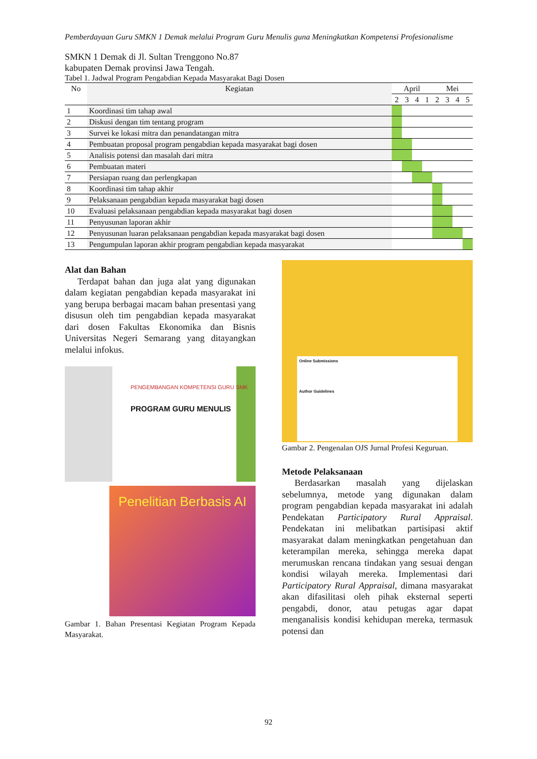Pemberdayaan Guru SMKN 1 Demak melalui Program Guru Menulis guna Meningkatkan Kompetensi Profesionalisme
SMKN 1 Demak di Jl. Sultan Trenggono No.87
kabupaten Demak provinsi Jawa Tengah.
Tabel 1. Jadwal Program Pengabdian Kepada Masyarakat Bagi Dosen
| No | Kegiatan | April | | | | Mei | | | |
| --- | --- | --- | --- | --- | --- | --- | --- | --- | --- |
| | | 2 | 3 | 4 | 1 | 2 | 3 | 4 | 5 |
| 1 | Koordinasi tim tahap awal | | | | | | | | |
| 2 | Diskusi dengan tim tentang program | | | | | | | | |
| 3 | Survei ke lokasi mitra dan penandatangan mitra | | | | | | | | |
| 4 | Pembuatan proposal program pengabdian kepada masyarakat bagi dosen | | | | | | | | |
| 5 | Analisis potensi dan masalah dari mitra | | | | | | | | |
| 6 | Pembuatan materi | | | | | | | | |
| 7 | Persiapan ruang dan perlengkapan | | | | | | | | |
| 8 | Koordinasi tim tahap akhir | | | | | | | | |
| 9 | Pelaksanaan pengabdian kepada masyarakat bagi dosen | | | | | | | | |
| 10 | Evaluasi pelaksanaan pengabdian kepada masyarakat bagi dosen | | | | | | | | |
| 11 | Penyusunan laporan akhir | | | | | | | | |
| 12 | Penyusunan luaran pelaksanaan pengabdian kepada masyarakat bagi dosen | | | | | | | | |
| 13 | Pengumpulan laporan akhir program pengabdian kepada masyarakat | | | | | | | | |
Alat dan Bahan
Terdapat bahan dan juga alat yang digunakan dalam kegiatan pengabdian kepada masyarakat ini yang berupa berbagai macam bahan presentasi yang disusun oleh tim pengabdian kepada masyarakat dari dosen Fakultas Ekonomika dan Bisnis Universitas Negeri Semarang yang ditayangkan melalui infokus.
PENGEMBANGAN KOMPETENSI GURU SMK
PROGRAM GURU MENULIS
Penelitian Berbasis AI
Gambar 1. Bahan Presentasi Kegiatan Program Kepada Masyarakat.
Online Submissions
Author Guidelines
Gambar 2. Pengenalan OJS Jurnal Profesi Keguruan.
Metode Pelaksanaan
Berdasarkan masalah yang dijelaskan sebelumnya, metode yang digunakan dalam program pengabdian kepada masyarakat ini adalah Pendekatan Participatory Rural Appraisal. Pendekatan ini melibatkan partisipasi aktif masyarakat dalam meningkatkan pengetahuan dan keterampilan mereka, sehingga mereka dapat merumuskan rencana tindakan yang sesuai dengan kondisi wilayah mereka. Implementasi dari Participatory Rural Appraisal, dimana masyarakat akan difasilitasi oleh pihak eksternal seperti pengabdi, donor, atau petugas agar dapat menganalisis kondisi kehidupan mereka, termasuk potensi dan
92